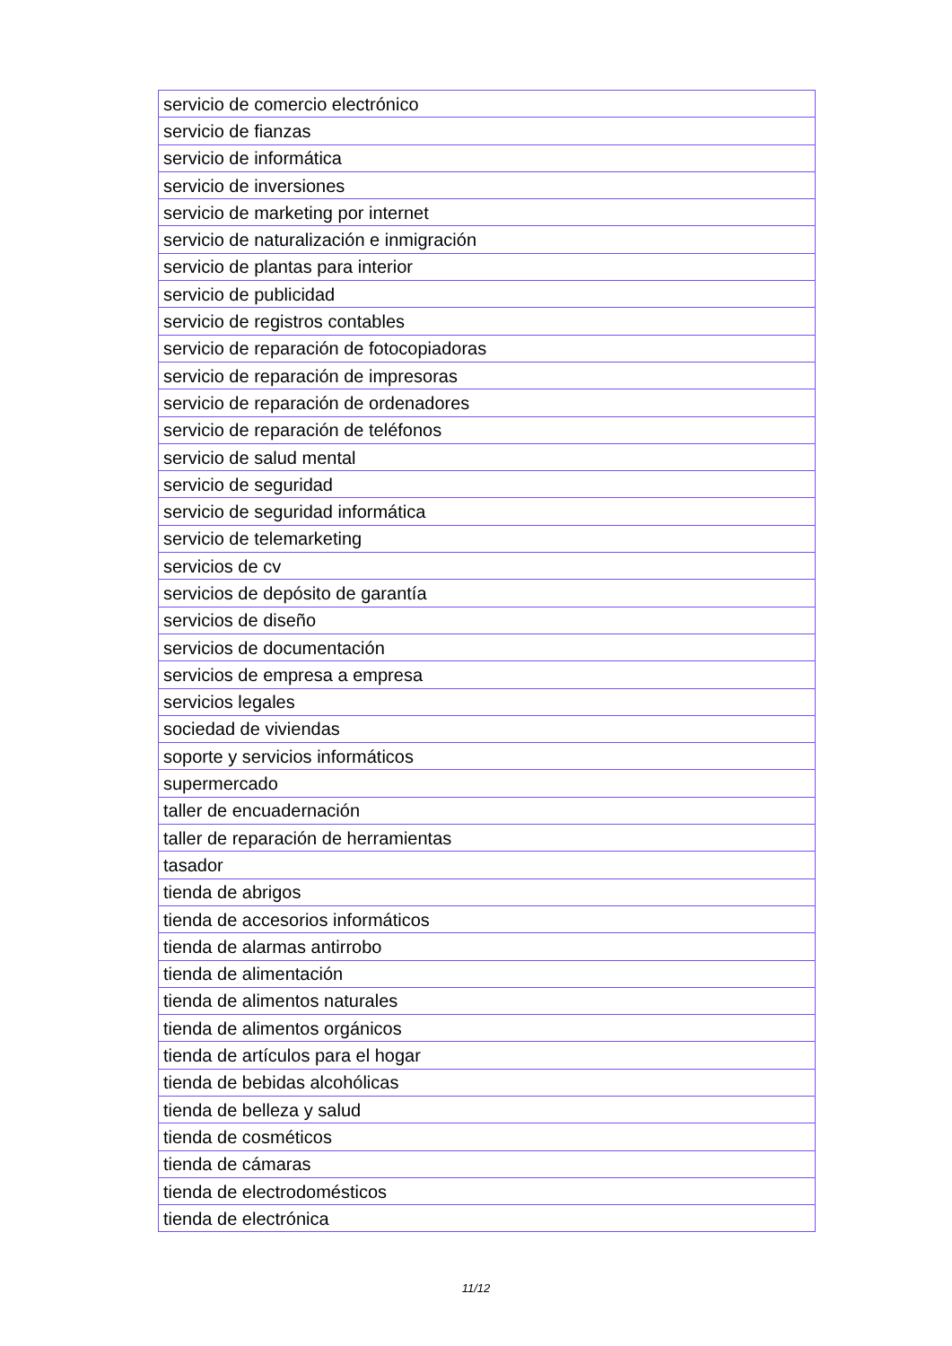| servicio de comercio electrónico |
| servicio de fianzas |
| servicio de informática |
| servicio de inversiones |
| servicio de marketing por internet |
| servicio de naturalización e inmigración |
| servicio de plantas para interior |
| servicio de publicidad |
| servicio de registros contables |
| servicio de reparación de fotocopiadoras |
| servicio de reparación de impresoras |
| servicio de reparación de ordenadores |
| servicio de reparación de teléfonos |
| servicio de salud mental |
| servicio de seguridad |
| servicio de seguridad informática |
| servicio de telemarketing |
| servicios de cv |
| servicios de depósito de garantía |
| servicios de diseño |
| servicios de documentación |
| servicios de empresa a empresa |
| servicios legales |
| sociedad de viviendas |
| soporte y servicios informáticos |
| supermercado |
| taller de encuadernación |
| taller de reparación de herramientas |
| tasador |
| tienda de abrigos |
| tienda de accesorios informáticos |
| tienda de alarmas antirrobo |
| tienda de alimentación |
| tienda de alimentos naturales |
| tienda de alimentos orgánicos |
| tienda de artículos para el hogar |
| tienda de bebidas alcohólicas |
| tienda de belleza y salud |
| tienda de cosméticos |
| tienda de cámaras |
| tienda de electrodomésticos |
| tienda de electrónica |
11/12